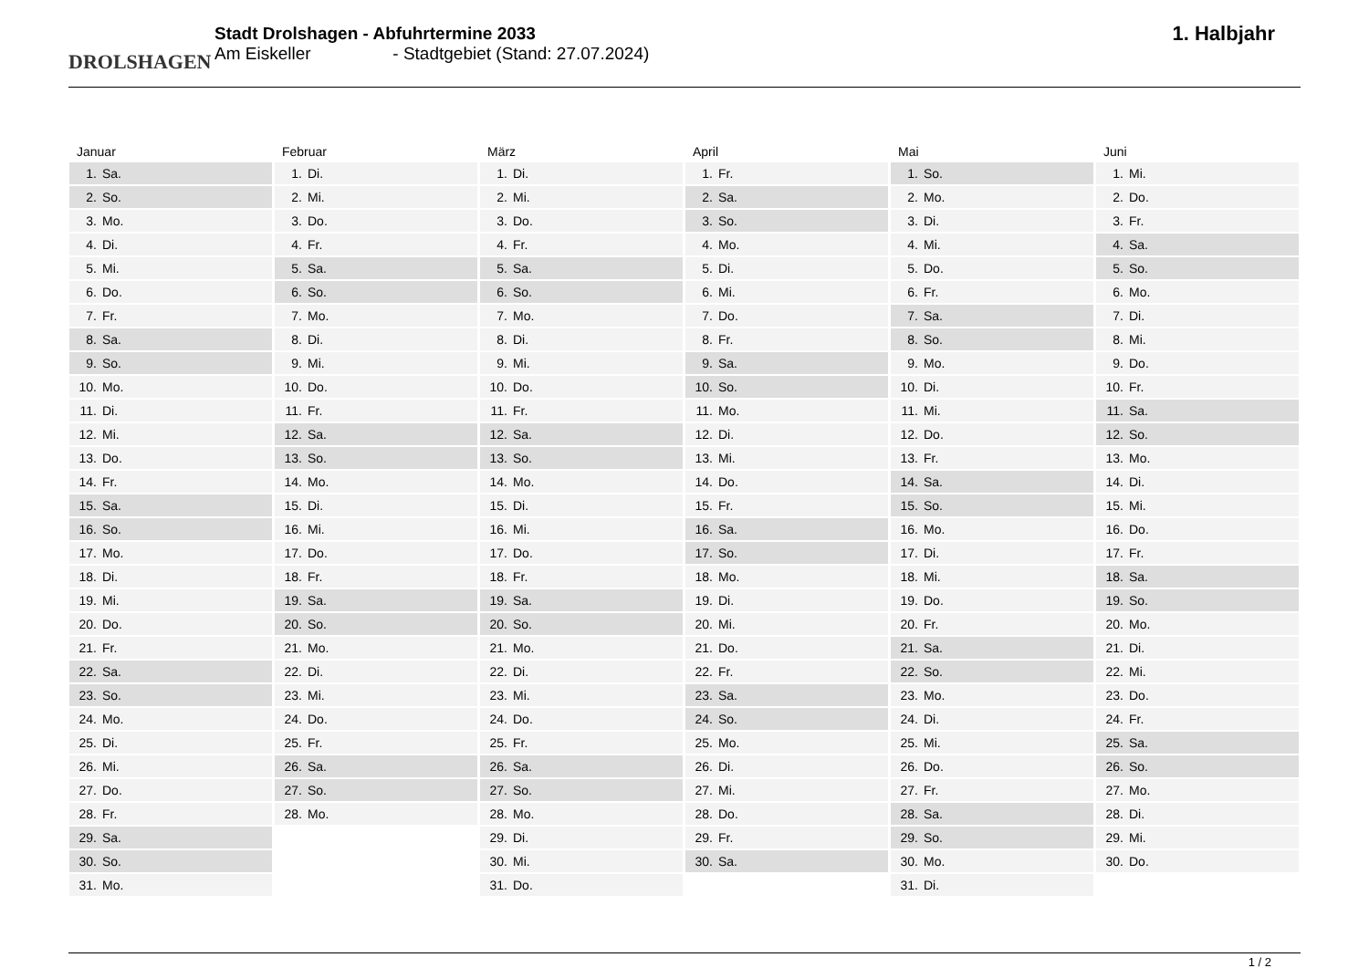DROLSHAGEN
Stadt Drolshagen - Abfuhrtermine 2033
Am Eiskeller - Stadtgebiet (Stand: 27.07.2024)
1. Halbjahr
| Januar | |
| --- | --- |
| 1. | Sa. |
| 2. | So. |
| 3. | Mo. |
| 4. | Di. |
| 5. | Mi. |
| 6. | Do. |
| 7. | Fr. |
| 8. | Sa. |
| 9. | So. |
| 10. | Mo. |
| 11. | Di. |
| 12. | Mi. |
| 13. | Do. |
| 14. | Fr. |
| 15. | Sa. |
| 16. | So. |
| 17. | Mo. |
| 18. | Di. |
| 19. | Mi. |
| 20. | Do. |
| 21. | Fr. |
| 22. | Sa. |
| 23. | So. |
| 24. | Mo. |
| 25. | Di. |
| 26. | Mi. |
| 27. | Do. |
| 28. | Fr. |
| 29. | Sa. |
| 30. | So. |
| 31. | Mo. |
| Februar | |
| --- | --- |
| 1. | Di. |
| 2. | Mi. |
| 3. | Do. |
| 4. | Fr. |
| 5. | Sa. |
| 6. | So. |
| 7. | Mo. |
| 8. | Di. |
| 9. | Mi. |
| 10. | Do. |
| 11. | Fr. |
| 12. | Sa. |
| 13. | So. |
| 14. | Mo. |
| 15. | Di. |
| 16. | Mi. |
| 17. | Do. |
| 18. | Fr. |
| 19. | Sa. |
| 20. | So. |
| 21. | Mo. |
| 22. | Di. |
| 23. | Mi. |
| 24. | Do. |
| 25. | Fr. |
| 26. | Sa. |
| 27. | So. |
| 28. | Mo. |
| März | |
| --- | --- |
| 1. | Di. |
| 2. | Mi. |
| 3. | Do. |
| 4. | Fr. |
| 5. | Sa. |
| 6. | So. |
| 7. | Mo. |
| 8. | Di. |
| 9. | Mi. |
| 10. | Do. |
| 11. | Fr. |
| 12. | Sa. |
| 13. | So. |
| 14. | Mo. |
| 15. | Di. |
| 16. | Mi. |
| 17. | Do. |
| 18. | Fr. |
| 19. | Sa. |
| 20. | So. |
| 21. | Mo. |
| 22. | Di. |
| 23. | Mi. |
| 24. | Do. |
| 25. | Fr. |
| 26. | Sa. |
| 27. | So. |
| 28. | Mo. |
| 29. | Di. |
| 30. | Mi. |
| 31. | Do. |
| April | |
| --- | --- |
| 1. | Fr. |
| 2. | Sa. |
| 3. | So. |
| 4. | Mo. |
| 5. | Di. |
| 6. | Mi. |
| 7. | Do. |
| 8. | Fr. |
| 9. | Sa. |
| 10. | So. |
| 11. | Mo. |
| 12. | Di. |
| 13. | Mi. |
| 14. | Do. |
| 15. | Fr. |
| 16. | Sa. |
| 17. | So. |
| 18. | Mo. |
| 19. | Di. |
| 20. | Mi. |
| 21. | Do. |
| 22. | Fr. |
| 23. | Sa. |
| 24. | So. |
| 25. | Mo. |
| 26. | Di. |
| 27. | Mi. |
| 28. | Do. |
| 29. | Fr. |
| 30. | Sa. |
| Mai | |
| --- | --- |
| 1. | So. |
| 2. | Mo. |
| 3. | Di. |
| 4. | Mi. |
| 5. | Do. |
| 6. | Fr. |
| 7. | Sa. |
| 8. | So. |
| 9. | Mo. |
| 10. | Di. |
| 11. | Mi. |
| 12. | Do. |
| 13. | Fr. |
| 14. | Sa. |
| 15. | So. |
| 16. | Mo. |
| 17. | Di. |
| 18. | Mi. |
| 19. | Do. |
| 20. | Fr. |
| 21. | Sa. |
| 22. | So. |
| 23. | Mo. |
| 24. | Di. |
| 25. | Mi. |
| 26. | Do. |
| 27. | Fr. |
| 28. | Sa. |
| 29. | So. |
| 30. | Mo. |
| 31. | Di. |
| Juni | |
| --- | --- |
| 1. | Mi. |
| 2. | Do. |
| 3. | Fr. |
| 4. | Sa. |
| 5. | So. |
| 6. | Mo. |
| 7. | Di. |
| 8. | Mi. |
| 9. | Do. |
| 10. | Fr. |
| 11. | Sa. |
| 12. | So. |
| 13. | Mo. |
| 14. | Di. |
| 15. | Mi. |
| 16. | Do. |
| 17. | Fr. |
| 18. | Sa. |
| 19. | So. |
| 20. | Mo. |
| 21. | Di. |
| 22. | Mi. |
| 23. | Do. |
| 24. | Fr. |
| 25. | Sa. |
| 26. | So. |
| 27. | Mo. |
| 28. | Di. |
| 29. | Mi. |
| 30. | Do. |
1 / 2